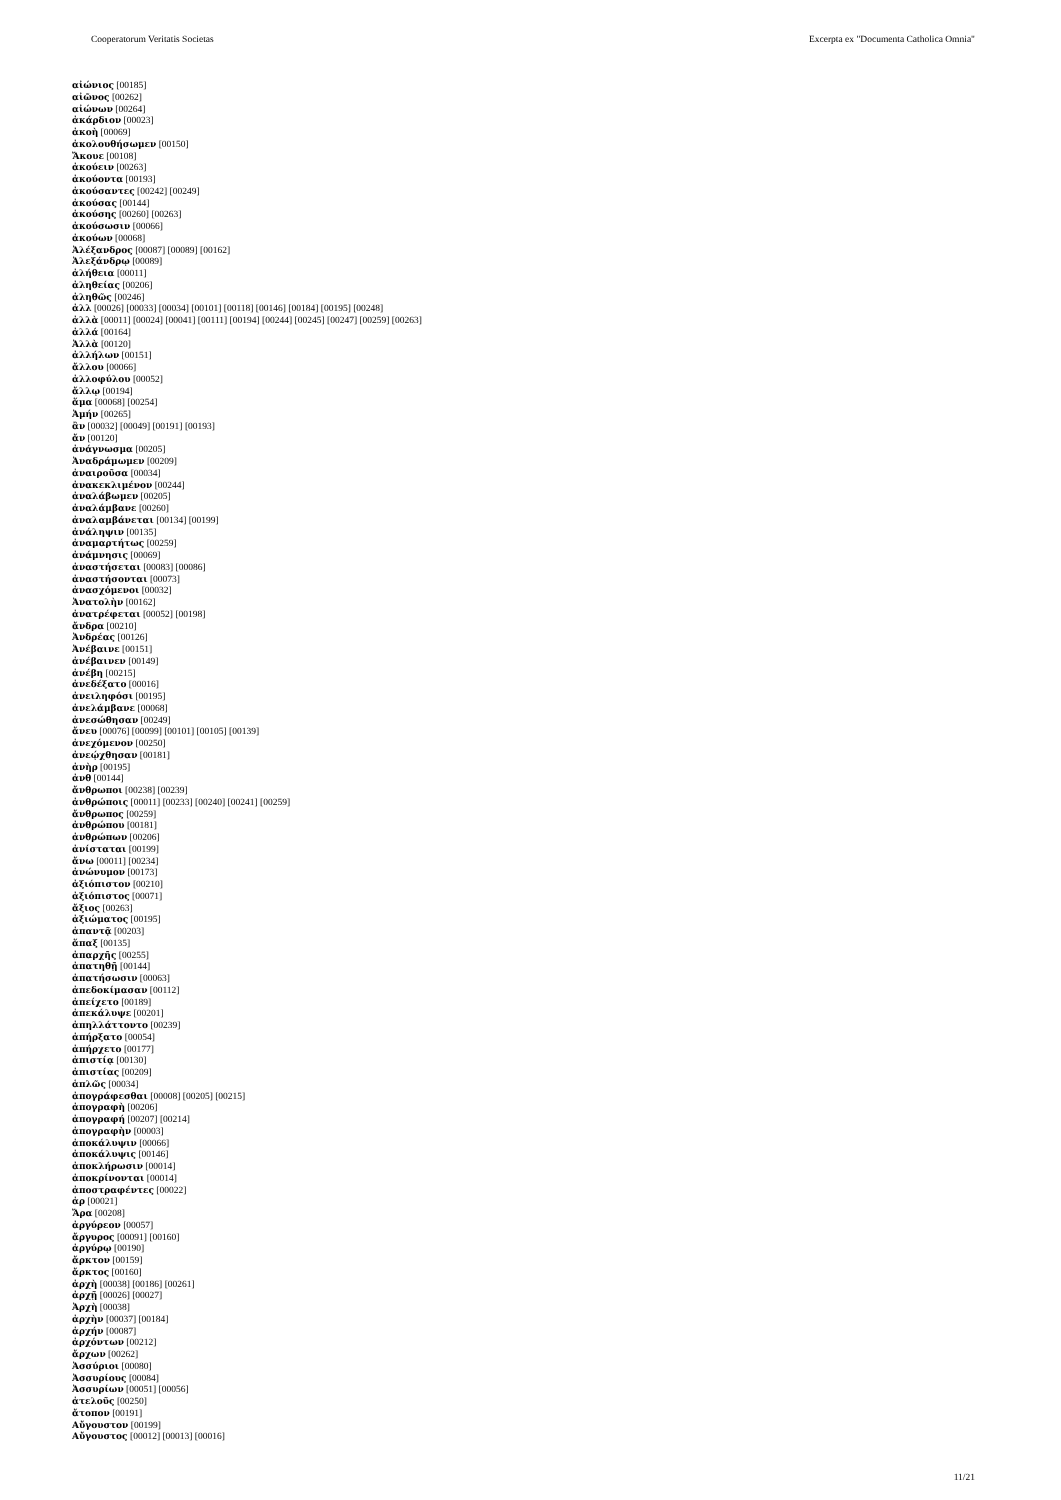Cooperatorum Veritatis Societas Excerpta ex "Documenta Catholica Omnia"
αἰώνιος [00185]
αἰῶνος [00262]
αἰώνων [00264]
ἀκάρδιον [00023]
ἀκοὴ [00069]
ἀκολουθήσωμεν [00150]
Ἄκουε [00108]
ἀκούειν [00263]
ἀκούοντα [00193]
ἀκούσαντες [00242] [00249]
ἀκούσας [00144]
ἀκούσης [00260] [00263]
ἀκούσωσιν [00066]
ἀκούων [00068]
Ἀλέξανδρος [00087] [00089] [00162]
Ἀλεξάνδρῳ [00089]
ἀλήθεια [00011]
ἀληθείας [00206]
ἀληθῶς [00246]
ἀλλ [00026] [00033] [00034] [00101] [00118] [00146] [00184] [00195] [00248]
ἀλλὰ [00011] [00024] [00041] [00111] [00194] [00244] [00245] [00247] [00259] [00263]
ἀλλά [00164]
Ἀλλὰ [00120]
ἀλλήλων [00151]
ἄλλου [00066]
ἀλλοφύλου [00052]
ἄλλῳ [00194]
ἅμα [00068] [00254]
Ἀμήν [00265]
ἂν [00032] [00049] [00191] [00193]
ἄν [00120]
ἀνάγνωσμα [00205]
Ἀναδράμωμεν [00209]
ἀναιροῦσα [00034]
ἀνακεκλιμένον [00244]
ἀναλάβωμεν [00205]
ἀναλάμβανε [00260]
ἀναλαμβάνεται [00134] [00199]
ἀνάληψιν [00135]
ἀναμαρτήτως [00259]
ἀνάμνησις [00069]
ἀναστήσεται [00083] [00086]
ἀναστήσονται [00073]
ἀνασχόμενοι [00032]
Ἀνατολὴν [00162]
ἀνατρέφεται [00052] [00198]
ἄνδρα [00210]
Ἀνδρέας [00126]
Ἀνέβαινε [00151]
ἀνέβαινεν [00149]
ἀνέβη [00215]
ἀνεδέξατο [00016]
ἀνειληφόσι [00195]
ἀνελάμβανε [00068]
ἀνεσώθησαν [00249]
ἄνευ [00076] [00099] [00101] [00105] [00139]
ἀνεχόμενον [00250]
ἀνεῴχθησαν [00181]
ἀνὴρ [00195]
ἀνθ [00144]
ἄνθρωποι [00238] [00239]
ἀνθρώποις [00011] [00233] [00240] [00241] [00259]
ἄνθρωπος [00259]
ἀνθρώπου [00181]
ἀνθρώπων [00206]
ἀνίσταται [00199]
ἄνω [00011] [00234]
ἀνώνυμον [00173]
ἀξιόπιστον [00210]
ἀξιόπιστος [00071]
ἄξιος [00263]
ἀξιώματος [00195]
ἀπαντᾷ [00203]
ἅπαξ [00135]
ἀπαρχῆς [00255]
ἀπατηθῇ [00144]
ἀπατήσωσιν [00063]
ἀπεδοκίμασαν [00112]
ἀπείχετο [00189]
ἀπεκάλυψε [00201]
ἀπηλλάττοντο [00239]
ἀπήρξατο [00054]
ἀπήρχετο [00177]
ἀπιστίᾳ [00130]
ἀπιστίας [00209]
ἁπλῶς [00034]
ἀπογράφεσθαι [00008] [00205] [00215]
ἀπογραφὴ [00206]
ἀπογραφή [00207] [00214]
ἀπογραφὴν [00003]
ἀποκάλυψιν [00066]
ἀποκάλυψις [00146]
ἀποκλήρωσιν [00014]
ἀποκρίνονται [00014]
ἀποστραφέντες [00022]
ἀρ [00021]
Ἄρα [00208]
ἀργύρεον [00057]
ἄργυρος [00091] [00160]
ἀργύρῳ [00190]
ἄρκτον [00159]
ἄρκτος [00160]
ἀρχὴ [00038] [00186] [00261]
ἀρχῇ [00026] [00027]
Ἀρχὴ [00038]
ἀρχὴν [00037] [00184]
ἀρχήν [00087]
ἀρχόντων [00212]
ἄρχων [00262]
Ἀσσύριοι [00080]
Ἀσσυρίους [00084]
Ἀσσυρίων [00051] [00056]
ἀτελοῦς [00250]
ἄτοπον [00191]
Αὔγουστον [00199]
Αὔγουστος [00012] [00013] [00016]
11/21